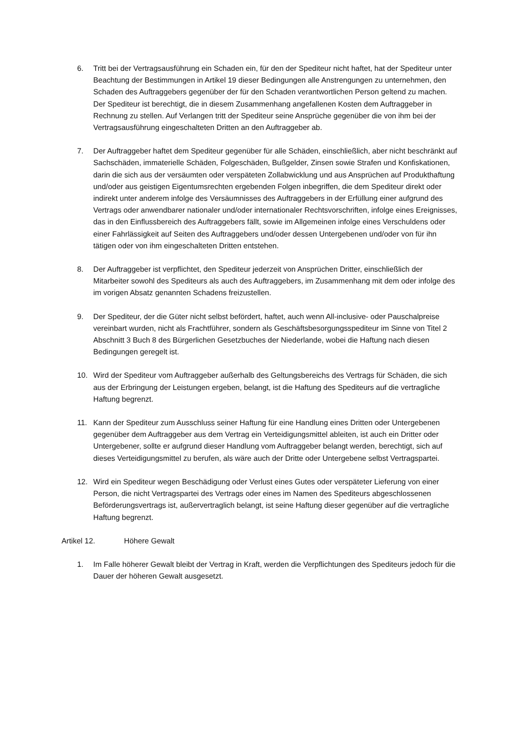6. Tritt bei der Vertragsausführung ein Schaden ein, für den der Spediteur nicht haftet, hat der Spediteur unter Beachtung der Bestimmungen in Artikel 19 dieser Bedingungen alle Anstrengungen zu unternehmen, den Schaden des Auftraggebers gegenüber der für den Schaden verantwortlichen Person geltend zu machen. Der Spediteur ist berechtigt, die in diesem Zusammenhang angefallenen Kosten dem Auftraggeber in Rechnung zu stellen. Auf Verlangen tritt der Spediteur seine Ansprüche gegenüber die von ihm bei der Vertragsausführung eingeschalteten Dritten an den Auftraggeber ab.
7. Der Auftraggeber haftet dem Spediteur gegenüber für alle Schäden, einschließlich, aber nicht beschränkt auf Sachschäden, immaterielle Schäden, Folgeschäden, Bußgelder, Zinsen sowie Strafen und Konfiskationen, darin die sich aus der versäumten oder verspäteten Zollabwicklung und aus Ansprüchen auf Produkthaftung und/oder aus geistigen Eigentumsrechten ergebenden Folgen inbegriffen, die dem Spediteur direkt oder indirekt unter anderem infolge des Versäumnisses des Auftraggebers in der Erfüllung einer aufgrund des Vertrags oder anwendbarer nationaler und/oder internationaler Rechtsvorschriften, infolge eines Ereignisses, das in den Einflussbereich des Auftraggebers fällt, sowie im Allgemeinen infolge eines Verschuldens oder einer Fahrlässigkeit auf Seiten des Auftraggebers und/oder dessen Untergebenen und/oder von für ihn tätigen oder von ihm eingeschalteten Dritten entstehen.
8. Der Auftraggeber ist verpflichtet, den Spediteur jederzeit von Ansprüchen Dritter, einschließlich der Mitarbeiter sowohl des Spediteurs als auch des Auftraggebers, im Zusammenhang mit dem oder infolge des im vorigen Absatz genannten Schadens freizustellen.
9. Der Spediteur, der die Güter nicht selbst befördert, haftet, auch wenn All-inclusive- oder Pauschalpreise vereinbart wurden, nicht als Frachtführer, sondern als Geschäftsbesorgungsspediteur im Sinne von Titel 2 Abschnitt 3 Buch 8 des Bürgerlichen Gesetzbuches der Niederlande, wobei die Haftung nach diesen Bedingungen geregelt ist.
10. Wird der Spediteur vom Auftraggeber außerhalb des Geltungsbereichs des Vertrags für Schäden, die sich aus der Erbringung der Leistungen ergeben, belangt, ist die Haftung des Spediteurs auf die vertragliche Haftung begrenzt.
11. Kann der Spediteur zum Ausschluss seiner Haftung für eine Handlung eines Dritten oder Untergebenen gegenüber dem Auftraggeber aus dem Vertrag ein Verteidigungsmittel ableiten, ist auch ein Dritter oder Untergebener, sollte er aufgrund dieser Handlung vom Auftraggeber belangt werden, berechtigt, sich auf dieses Verteidigungsmittel zu berufen, als wäre auch der Dritte oder Untergebene selbst Vertragspartei.
12. Wird ein Spediteur wegen Beschädigung oder Verlust eines Gutes oder verspäteter Lieferung von einer Person, die nicht Vertragspartei des Vertrags oder eines im Namen des Spediteurs abgeschlossenen Beförderungsvertrags ist, außervertraglich belangt, ist seine Haftung dieser gegenüber auf die vertragliche Haftung begrenzt.
Artikel 12. Höhere Gewalt
1. Im Falle höherer Gewalt bleibt der Vertrag in Kraft, werden die Verpflichtungen des Spediteurs jedoch für die Dauer der höheren Gewalt ausgesetzt.